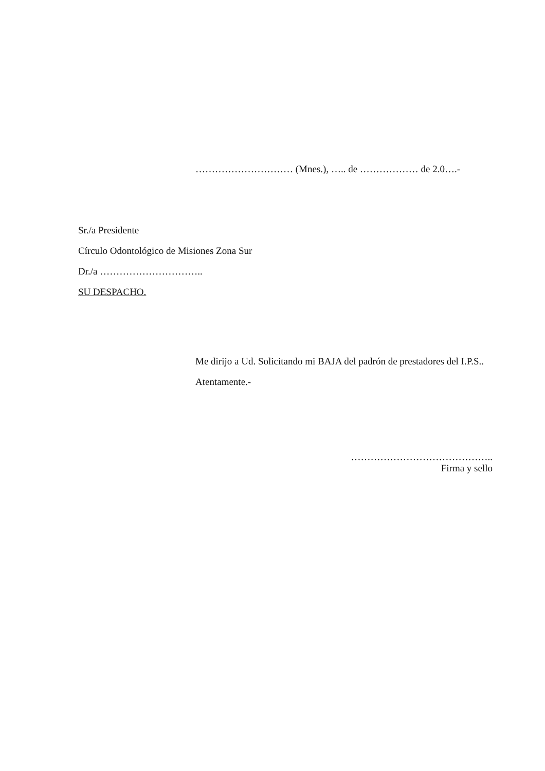………………………… (Mnes.), ….. de ……………… de 2.0….-
Sr./a Presidente
Círculo Odontológico de Misiones Zona Sur
Dr./a …………………………..
SU DESPACHO.
Me dirijo a Ud. Solicitando mi BAJA del padrón de prestadores del I.P.S..
Atentamente.-
……………………………………..
Firma y sello